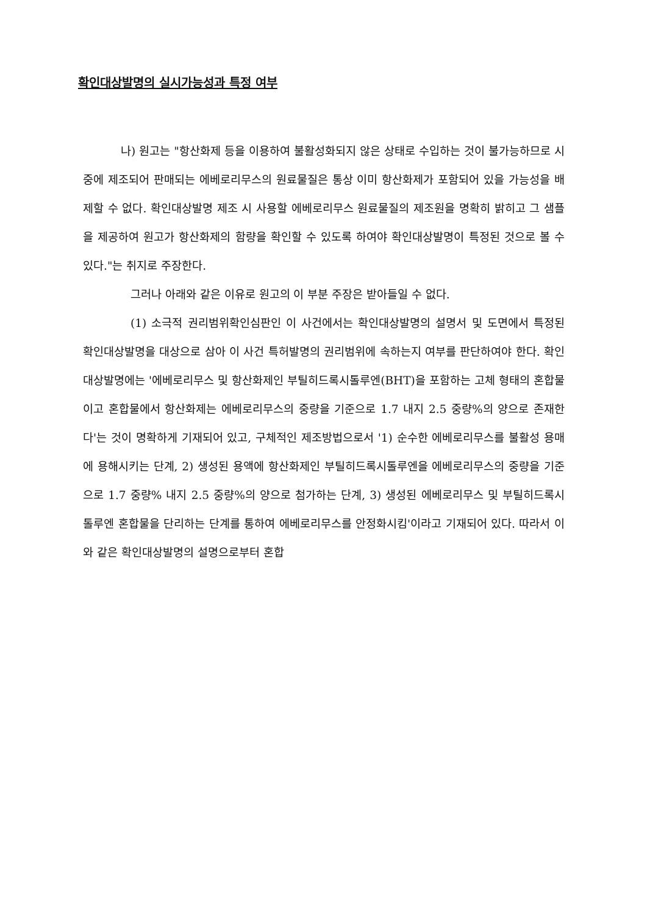확인대상발명의 실시가능성과 특정 여부
나) 원고는 "항산화제 등을 이용하여 불활성화되지 않은 상태로 수입하는 것이 불가능하므로 시중에 제조되어 판매되는 에베로리무스의 원료물질은 통상 이미 항산화제가 포함되어 있을 가능성을 배제할 수 없다. 확인대상발명 제조 시 사용할 에베로리무스 원료물질의 제조원을 명확히 밝히고 그 샘플을 제공하여 원고가 항산화제의 함량을 확인할 수 있도록 하여야 확인대상발명이 특정된 것으로 볼 수 있다."는 취지로 주장한다.
그러나 아래와 같은 이유로 원고의 이 부분 주장은 받아들일 수 없다.
(1) 소극적 권리범위확인심판인 이 사건에서는 확인대상발명의 설명서 및 도면에서 특정된 확인대상발명을 대상으로 삼아 이 사건 특허발명의 권리범위에 속하는지 여부를 판단하여야 한다. 확인대상발명에는 '에베로리무스 및 항산화제인 부틸히드록시톨루엔(BHT)을 포함하는 고체 형태의 혼합물이고 혼합물에서 항산화제는 에베로리무스의 중량을 기준으로 1.7 내지 2.5 중량%의 양으로 존재한다'는 것이 명확하게 기재되어 있고, 구체적인 제조방법으로서 '1) 순수한 에베로리무스를 불활성 용매에 용해시키는 단계, 2) 생성된 용액에 항산화제인 부틸히드록시톨루엔을 에베로리무스의 중량을 기준으로 1.7 중량% 내지 2.5 중량%의 양으로 첨가하는 단계, 3) 생성된 에베로리무스 및 부틸히드록시톨루엔 혼합물을 단리하는 단계를 통하여 에베로리무스를 안정화시킴'이라고 기재되어 있다. 따라서 이와 같은 확인대상발명의 설명으로부터 혼합